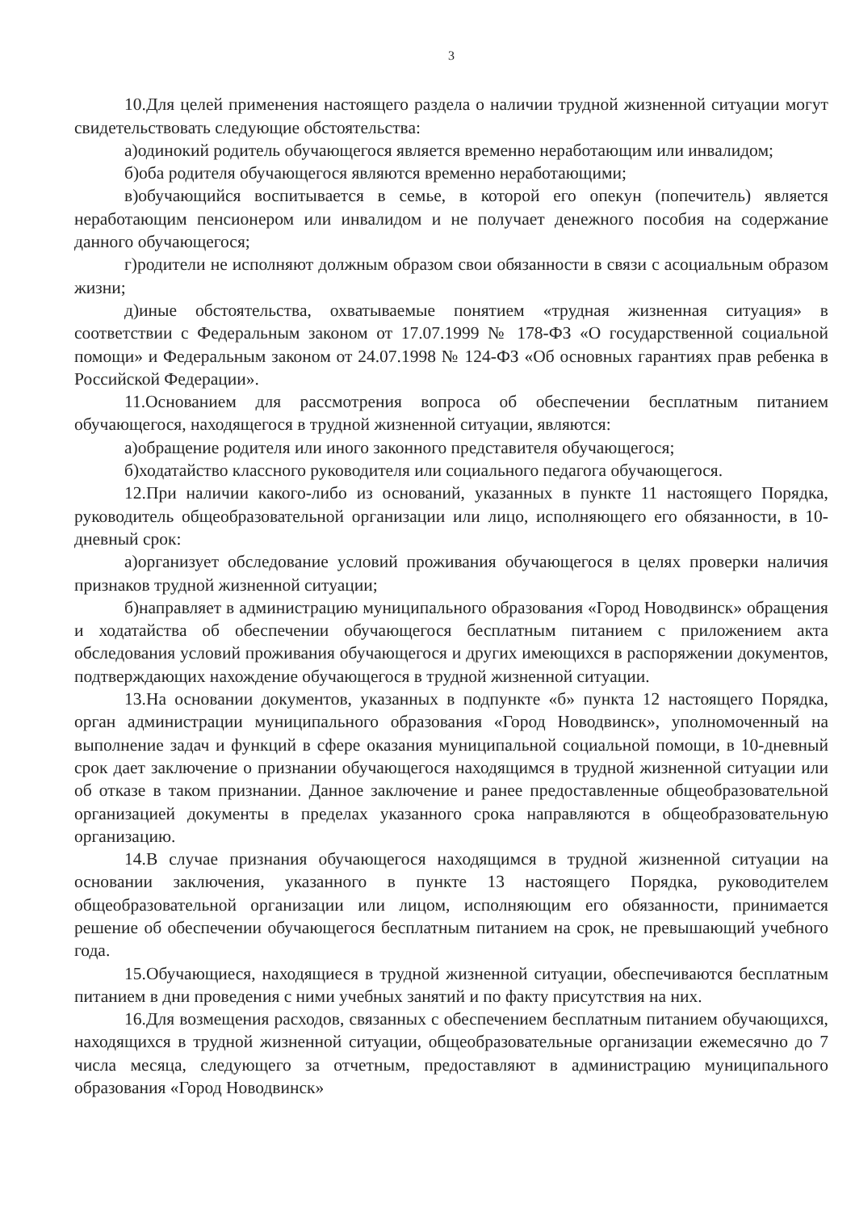3
10.Для целей применения настоящего раздела о наличии трудной жизненной ситуации могут свидетельствовать следующие обстоятельства:
а)одинокий родитель обучающегося является временно неработающим или инвалидом;
б)оба родителя обучающегося являются временно неработающими;
в)обучающийся воспитывается в семье, в которой его опекун (попечитель) является неработающим пенсионером или инвалидом и не получает денежного пособия на содержание данного обучающегося;
г)родители не исполняют должным образом свои обязанности в связи с асоциальным образом жизни;
д)иные обстоятельства, охватываемые понятием «трудная жизненная ситуация» в соответствии с Федеральным законом от 17.07.1999 № 178-ФЗ «О государственной социальной помощи» и Федеральным законом от 24.07.1998 № 124-ФЗ «Об основных гарантиях прав ребенка в Российской Федерации».
11.Основанием для рассмотрения вопроса об обеспечении бесплатным питанием обучающегося, находящегося в трудной жизненной ситуации, являются:
а)обращение родителя или иного законного представителя обучающегося;
б)ходатайство классного руководителя или социального педагога обучающегося.
12.При наличии какого-либо из оснований, указанных в пункте 11 настоящего Порядка, руководитель общеобразовательной организации или лицо, исполняющего его обязанности, в 10-дневный срок:
а)организует обследование условий проживания обучающегося в целях проверки наличия признаков трудной жизненной ситуации;
б)направляет в администрацию муниципального образования «Город Новодвинск» обращения и ходатайства об обеспечении обучающегося бесплатным питанием с приложением акта обследования условий проживания обучающегося и других имеющихся в распоряжении документов, подтверждающих нахождение обучающегося в трудной жизненной ситуации.
13.На основании документов, указанных в подпункте «б» пункта 12 настоящего Порядка, орган администрации муниципального образования «Город Новодвинск», уполномоченный на выполнение задач и функций в сфере оказания муниципальной социальной помощи, в 10-дневный срок дает заключение о признании обучающегося находящимся в трудной жизненной ситуации или об отказе в таком признании. Данное заключение и ранее предоставленные общеобразовательной организацией документы в пределах указанного срока направляются в общеобразовательную организацию.
14.В случае признания обучающегося находящимся в трудной жизненной ситуации на основании заключения, указанного в пункте 13 настоящего Порядка, руководителем общеобразовательной организации или лицом, исполняющим его обязанности, принимается решение об обеспечении обучающегося бесплатным питанием на срок, не превышающий учебного года.
15.Обучающиеся, находящиеся в трудной жизненной ситуации, обеспечиваются бесплатным питанием в дни проведения с ними учебных занятий и по факту присутствия на них.
16.Для возмещения расходов, связанных с обеспечением бесплатным питанием обучающихся, находящихся в трудной жизненной ситуации, общеобразовательные организации ежемесячно до 7 числа месяца, следующего за отчетным, предоставляют в администрацию муниципального образования «Город Новодвинск»